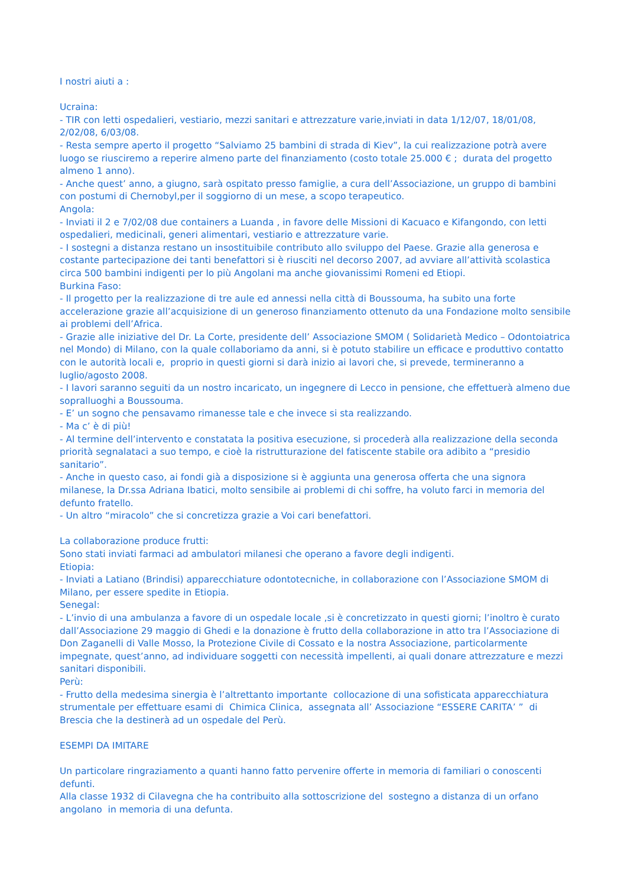I nostri aiuti a :
Ucraina:
- TIR con letti ospedalieri, vestiario, mezzi sanitari e attrezzature varie,inviati in data 1/12/07, 18/01/08, 2/02/08, 6/03/08.
- Resta sempre aperto il progetto “Salviamo 25 bambini di strada di Kiev”, la cui realizzazione potrà avere luogo se riusciremo a reperire almeno parte del finanziamento (costo totale 25.000 € ; durata del progetto almeno 1 anno).
- Anche quest’ anno, a giugno, sarà ospitato presso famiglie, a cura dell’Associazione, un gruppo di bambini con postumi di Chernobyl,per il soggiorno di un mese, a scopo terapeutico.
Angola:
- Inviati il 2 e 7/02/08 due containers a Luanda , in favore delle Missioni di Kacuaco e Kifangondo, con letti ospedalieri, medicinali, generi alimentari, vestiario e attrezzature varie.
- I sostegni a distanza restano un insostituibile contributo allo sviluppo del Paese. Grazie alla generosa e costante partecipazione dei tanti benefattori si è riusciti nel decorso 2007, ad avviare all’attività scolastica circa 500 bambini indigenti per lo più Angolani ma anche giovanissimi Romeni ed Etiopi.
Burkina Faso:
- Il progetto per la realizzazione di tre aule ed annessi nella città di Boussouma, ha subito una forte accelerazione grazie all’acquisizione di un generoso finanziamento ottenuto da una Fondazione molto sensibile ai problemi dell’Africa.
- Grazie alle iniziative del Dr. La Corte, presidente dell’ Associazione SMOM ( Solidarietà Medico – Odontoiatrica nel Mondo) di Milano, con la quale collaboriamo da anni, si è potuto stabilire un efficace e produttivo contatto con le autorità locali e, proprio in questi giorni si darà inizio ai lavori che, si prevede, termineranno a luglio/agosto 2008.
- I lavori saranno seguiti da un nostro incaricato, un ingegnere di Lecco in pensione, che effettuerà almeno due sopralluoghi a Boussouma.
- E’ un sogno che pensavamo rimanesse tale e che invece si sta realizzando.
- Ma c’ è di più!
- Al termine dell’intervento e constatata la positiva esecuzione, si procederà alla realizzazione della seconda priorità segnalataci a suo tempo, e cioè la ristrutturazione del fatiscente stabile ora adibito a “presidio sanitario”.
- Anche in questo caso, ai fondi già a disposizione si è aggiunta una generosa offerta che una signora milanese, la Dr.ssa Adriana Ibatici, molto sensibile ai problemi di chi soffre, ha voluto farci in memoria del defunto fratello.
- Un altro “miracolo” che si concretizza grazie a Voi cari benefattori.
La collaborazione produce frutti:
Sono stati inviati farmaci ad ambulatori milanesi che operano a favore degli indigenti.
Etiopia:
- Inviati a Latiano (Brindisi) apparecchiature odontotecniche, in collaborazione con l’Associazione SMOM di Milano, per essere spedite in Etiopia.
Senegal:
- L’invio di una ambulanza a favore di un ospedale locale ,si è concretizzato in questi giorni; l’inoltro è curato dall’Associazione 29 maggio di Ghedi e la donazione è frutto della collaborazione in atto tra l’Associazione di Don Zaganelli di Valle Mosso, la Protezione Civile di Cossato e la nostra Associazione, particolarmente impegnate, quest’anno, ad individuare soggetti con necessità impellenti, ai quali donare attrezzature e mezzi sanitari disponibili.
Perù:
- Frutto della medesima sinergia è l’altrettanto importante collocazione di una sofisticata apparecchiatura strumentale per effettuare esami di Chimica Clinica, assegnata all’ Associazione “ESSERE CARITA’ ” di Brescia che la destinerà ad un ospedale del Perù.
ESEMPI DA IMITARE
Un particolare ringraziamento a quanti hanno fatto pervenire offerte in memoria di familiari o conoscenti defunti.
Alla classe 1932 di Cilavegna che ha contribuito alla sottoscrizione del sostegno a distanza di un orfano angolano in memoria di una defunta.